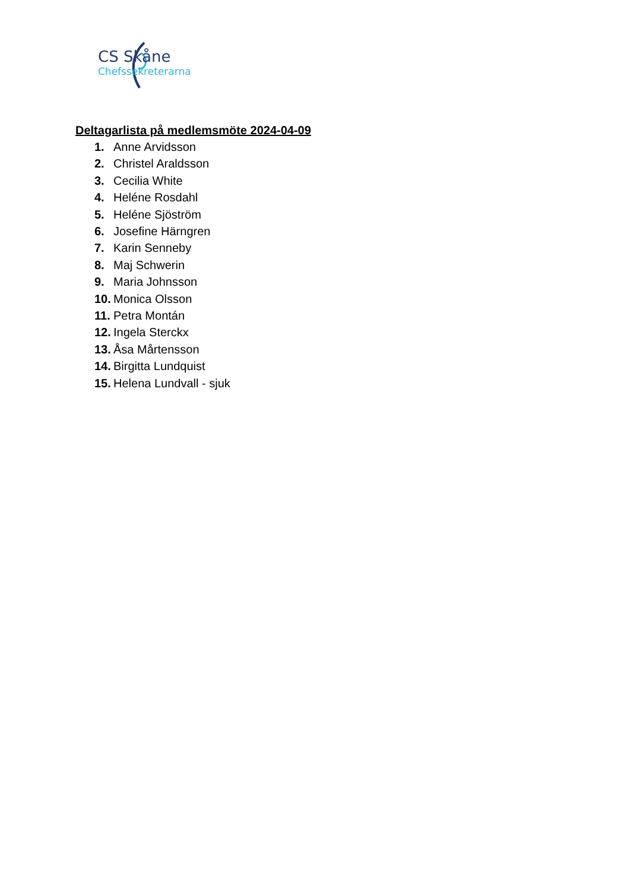CS Skåne
Chefssekreterarna
Deltagarlista på medlemsmöte 2024-04-09
1. Anne Arvidsson
2. Christel Araldsson
3. Cecilia White
4. Heléne Rosdahl
5. Heléne Sjöström
6. Josefine Härngren
7. Karin Senneby
8. Maj Schwerin
9. Maria Johnsson
10. Monica Olsson
11. Petra Montán
12. Ingela Sterckx
13. Åsa Mårtensson
14. Birgitta Lundquist
15. Helena Lundvall - sjuk